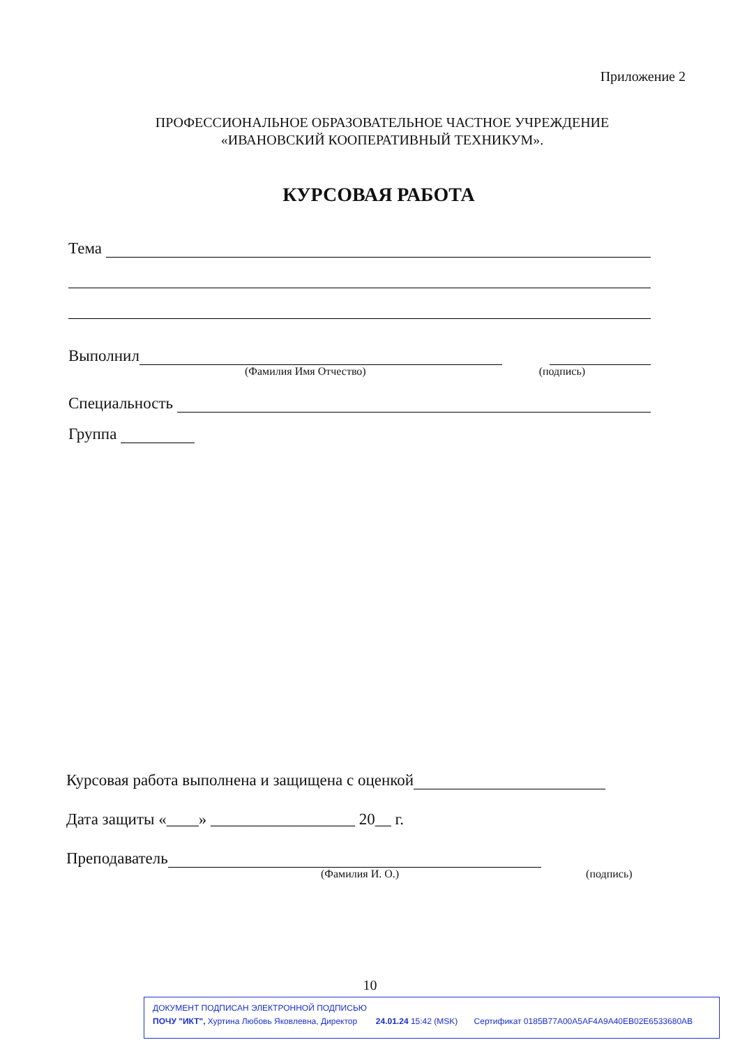Приложение 2
ПРОФЕССИОНАЛЬНОЕ ОБРАЗОВАТЕЛЬНОЕ ЧАСТНОЕ УЧРЕЖДЕНИЕ
«ИВАНОВСКИЙ КООПЕРАТИВНЫЙ ТЕХНИКУМ».
КУРСОВАЯ РАБОТА
Тема
Выполнил
(Фамилия Имя Отчество) (подпись)
Специальность
Группа
Курсовая работа выполнена и защищена с оценкой
Дата защиты «____» __________________ 20__ г.
Преподаватель
(Фамилия И. О.) (подпись)
10
ДОКУМЕНТ ПОДПИСАН ЭЛЕКТРОННОЙ ПОДПИСЬЮ
ПОЧУ "ИКТ", Хуртина Любовь Яковлевна, Директор 24.01.24 15:42 (MSK) Сертификат 0185B77A00A5AF4A9A40EB02E6533680AB